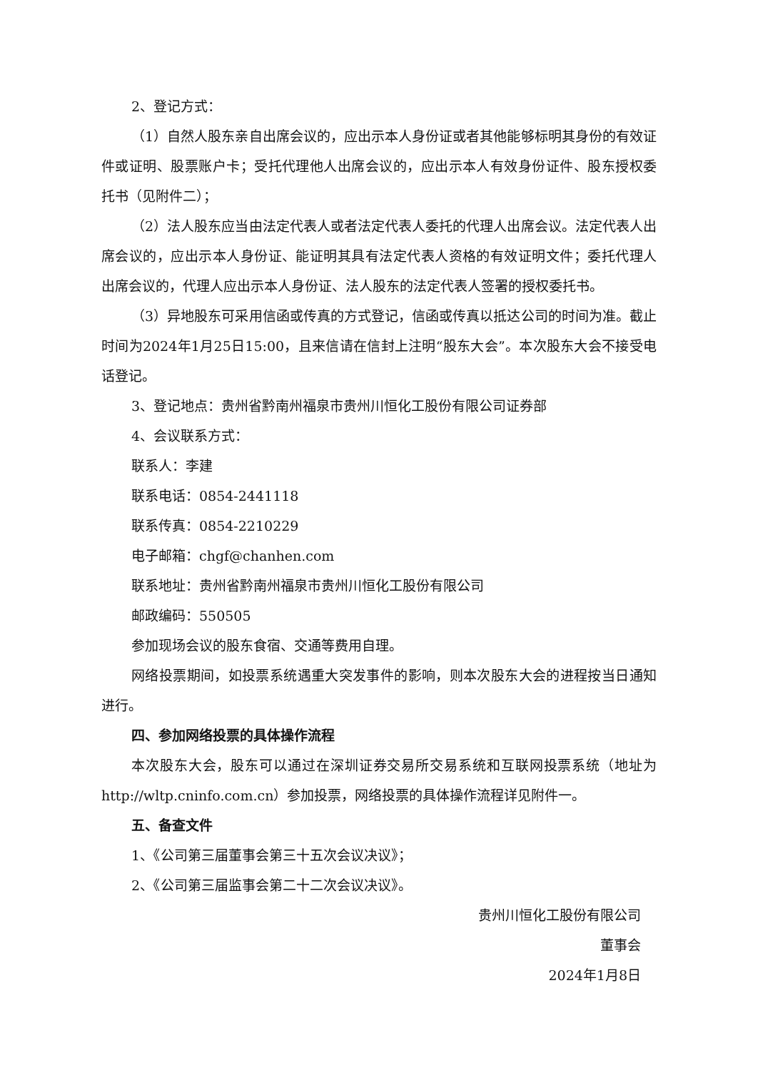2、登记方式：
（1）自然人股东亲自出席会议的，应出示本人身份证或者其他能够标明其身份的有效证件或证明、股票账户卡；受托代理他人出席会议的，应出示本人有效身份证件、股东授权委托书（见附件二）；
（2）法人股东应当由法定代表人或者法定代表人委托的代理人出席会议。法定代表人出席会议的，应出示本人身份证、能证明其具有法定代表人资格的有效证明文件；委托代理人出席会议的，代理人应出示本人身份证、法人股东的法定代表人签署的授权委托书。
（3）异地股东可采用信函或传真的方式登记，信函或传真以抵达公司的时间为准。截止时间为2024年1月25日15:00，且来信请在信封上注明“股东大会”。本次股东大会不接受电话登记。
3、登记地点：贵州省黔南州福泉市贵州川恒化工股份有限公司证券部
4、会议联系方式：
联系人：李建
联系电话：0854-2441118
联系传真：0854-2210229
电子邮箱：chgf@chanhen.com
联系地址：贵州省黔南州福泉市贵州川恒化工股份有限公司
邮政编码：550505
参加现场会议的股东食宿、交通等费用自理。
网络投票期间，如投票系统遇重大突发事件的影响，则本次股东大会的进程按当日通知进行。
四、参加网络投票的具体操作流程
本次股东大会，股东可以通过在深圳证券交易所交易系统和互联网投票系统（地址为http://wltp.cninfo.com.cn）参加投票，网络投票的具体操作流程详见附件一。
五、备查文件
1、《公司第三届董事会第三十五次会议决议》；
2、《公司第三届监事会第二十二次会议决议》。
贵州川恒化工股份有限公司
董事会
2024年1月8日